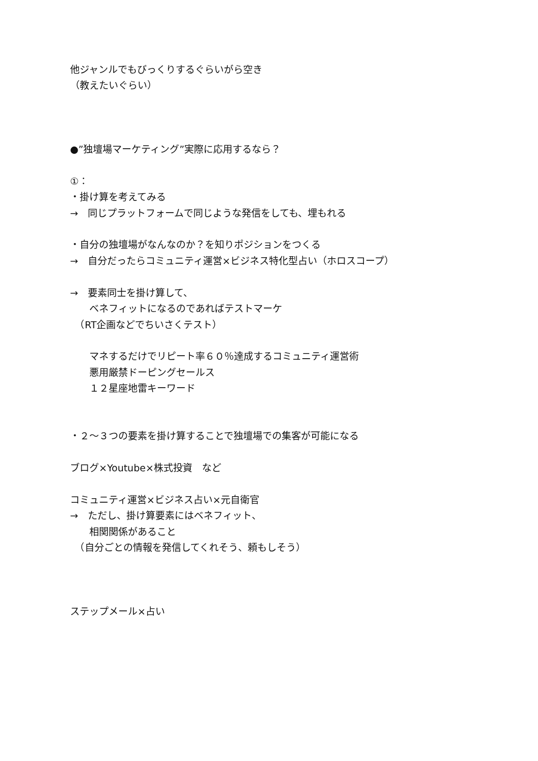他ジャンルでもびっくりするぐらいがら空き
（教えたいぐらい）
●”独壇場マーケティング”実際に応用するなら？
①：
・掛け算を考えてみる
→　同じプラットフォームで同じような発信をしても、埋もれる
・自分の独壇場がなんなのか？を知りポジションをつくる
→　自分だったらコミュニティ運営×ビジネス特化型占い（ホロスコープ）
→　要素同士を掛け算して、
　　ベネフィットになるのであればテストマーケ
　（RT企画などでちいさくテスト）
　　マネするだけでリピート率６０％達成するコミュニティ運営術
　　悪用厳禁ドーピングセールス
　　１２星座地雷キーワード
・２〜３つの要素を掛け算することで独壇場での集客が可能になる
ブログ×Youtube×株式投資　など
コミュニティ運営×ビジネス占い×元自衛官
→　ただし、掛け算要素にはベネフィット、
　　相関関係があること
　（自分ごとの情報を発信してくれそう、頼もしそう）
ステップメール×占い